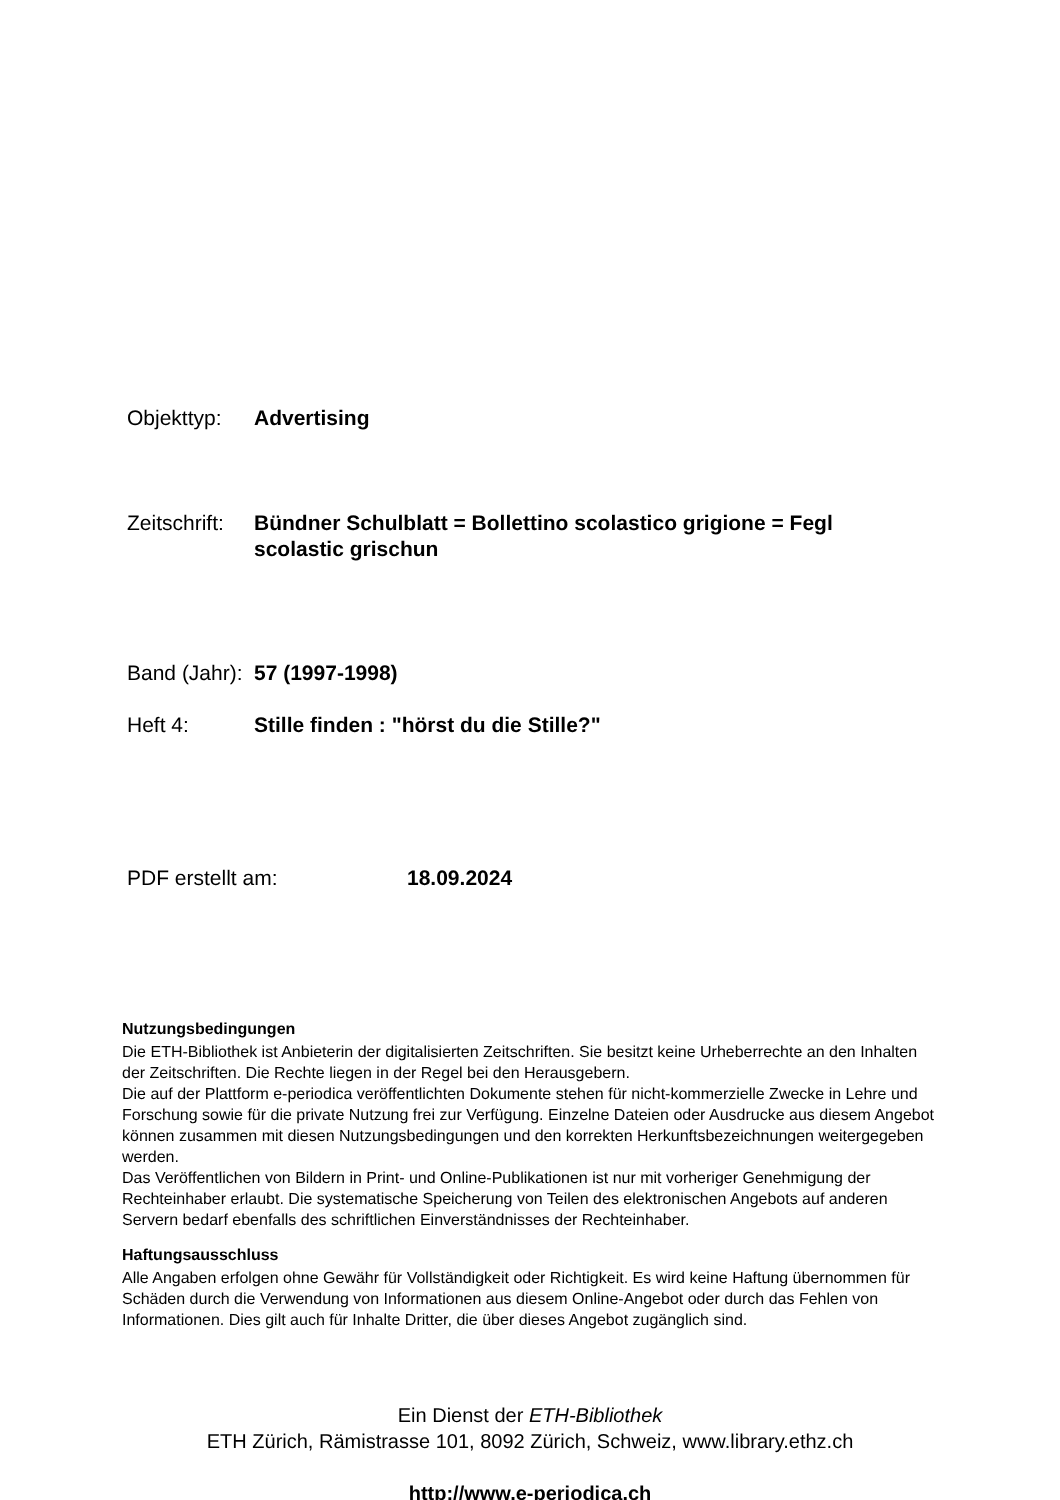Objekttyp: Advertising
Zeitschrift:
Bündner Schulblatt = Bollettino scolastico grigione = Fegl scolastic grischun
Band (Jahr):
57 (1997-1998)
Heft 4: Stille finden : "hörst du die Stille?"
PDF erstellt am: 18.09.2024
Nutzungsbedingungen
Die ETH-Bibliothek ist Anbieterin der digitalisierten Zeitschriften. Sie besitzt keine Urheberrechte an den Inhalten der Zeitschriften. Die Rechte liegen in der Regel bei den Herausgebern.
Die auf der Plattform e-periodica veröffentlichten Dokumente stehen für nicht-kommerzielle Zwecke in Lehre und Forschung sowie für die private Nutzung frei zur Verfügung. Einzelne Dateien oder Ausdrucke aus diesem Angebot können zusammen mit diesen Nutzungsbedingungen und den korrekten Herkunftsbezeichnungen weitergegeben werden.
Das Veröffentlichen von Bildern in Print- und Online-Publikationen ist nur mit vorheriger Genehmigung der Rechteinhaber erlaubt. Die systematische Speicherung von Teilen des elektronischen Angebots auf anderen Servern bedarf ebenfalls des schriftlichen Einverständnisses der Rechteinhaber.
Haftungsausschluss
Alle Angaben erfolgen ohne Gewähr für Vollständigkeit oder Richtigkeit. Es wird keine Haftung übernommen für Schäden durch die Verwendung von Informationen aus diesem Online-Angebot oder durch das Fehlen von Informationen. Dies gilt auch für Inhalte Dritter, die über dieses Angebot zugänglich sind.
Ein Dienst der ETH-Bibliothek
ETH Zürich, Rämistrasse 101, 8092 Zürich, Schweiz, www.library.ethz.ch
http://www.e-periodica.ch